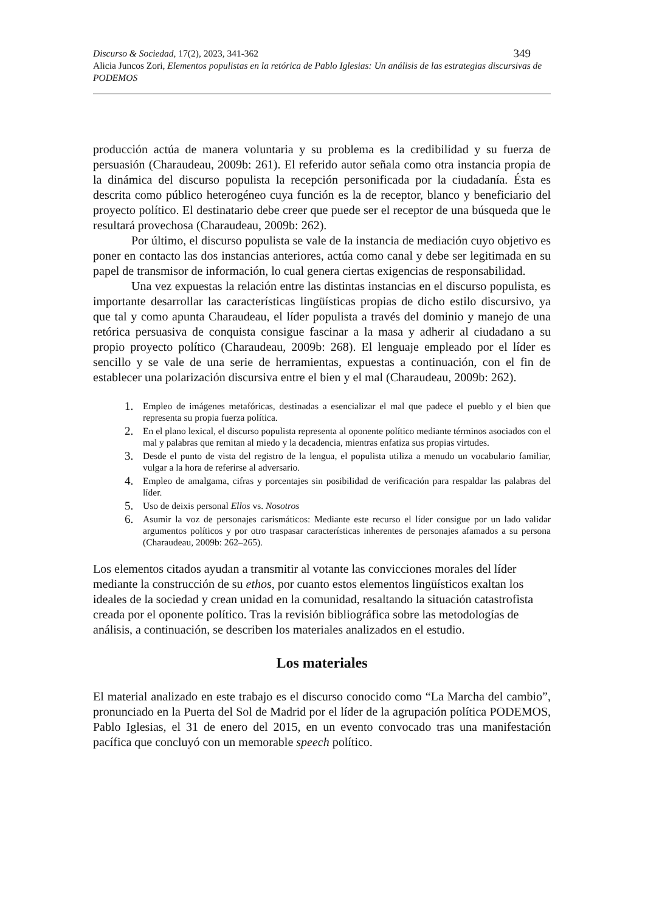Discurso & Sociedad, 17(2), 2023, 341-362 349
Alicia Juncos Zori, Elementos populistas en la retórica de Pablo Iglesias: Un análisis de las estrategias discursivas de PODEMOS
producción actúa de manera voluntaria y su problema es la credibilidad y su fuerza de persuasión (Charaudeau, 2009b: 261). El referido autor señala como otra instancia propia de la dinámica del discurso populista la recepción personificada por la ciudadanía. Ésta es descrita como público heterogéneo cuya función es la de receptor, blanco y beneficiario del proyecto político. El destinatario debe creer que puede ser el receptor de una búsqueda que le resultará provechosa (Charaudeau, 2009b: 262).
Por último, el discurso populista se vale de la instancia de mediación cuyo objetivo es poner en contacto las dos instancias anteriores, actúa como canal y debe ser legitimada en su papel de transmisor de información, lo cual genera ciertas exigencias de responsabilidad.
Una vez expuestas la relación entre las distintas instancias en el discurso populista, es importante desarrollar las características lingüísticas propias de dicho estilo discursivo, ya que tal y como apunta Charaudeau, el líder populista a través del dominio y manejo de una retórica persuasiva de conquista consigue fascinar a la masa y adherir al ciudadano a su propio proyecto político (Charaudeau, 2009b: 268). El lenguaje empleado por el líder es sencillo y se vale de una serie de herramientas, expuestas a continuación, con el fin de establecer una polarización discursiva entre el bien y el mal (Charaudeau, 2009b: 262).
1. Empleo de imágenes metafóricas, destinadas a esencializar el mal que padece el pueblo y el bien que representa su propia fuerza política.
2. En el plano lexical, el discurso populista representa al oponente político mediante términos asociados con el mal y palabras que remitan al miedo y la decadencia, mientras enfatiza sus propias virtudes.
3. Desde el punto de vista del registro de la lengua, el populista utiliza a menudo un vocabulario familiar, vulgar a la hora de referirse al adversario.
4. Empleo de amalgama, cifras y porcentajes sin posibilidad de verificación para respaldar las palabras del líder.
5. Uso de deixis personal Ellos vs. Nosotros
6. Asumir la voz de personajes carismáticos: Mediante este recurso el líder consigue por un lado validar argumentos políticos y por otro traspasar características inherentes de personajes afamados a su persona (Charaudeau, 2009b: 262–265).
Los elementos citados ayudan a transmitir al votante las convicciones morales del líder mediante la construcción de su ethos, por cuanto estos elementos lingüísticos exaltan los ideales de la sociedad y crean unidad en la comunidad, resaltando la situación catastrofista creada por el oponente político. Tras la revisión bibliográfica sobre las metodologías de análisis, a continuación, se describen los materiales analizados en el estudio.
Los materiales
El material analizado en este trabajo es el discurso conocido como “La Marcha del cambio”, pronunciado en la Puerta del Sol de Madrid por el líder de la agrupación política PODEMOS, Pablo Iglesias, el 31 de enero del 2015, en un evento convocado tras una manifestación pacífica que concluyó con un memorable speech político.